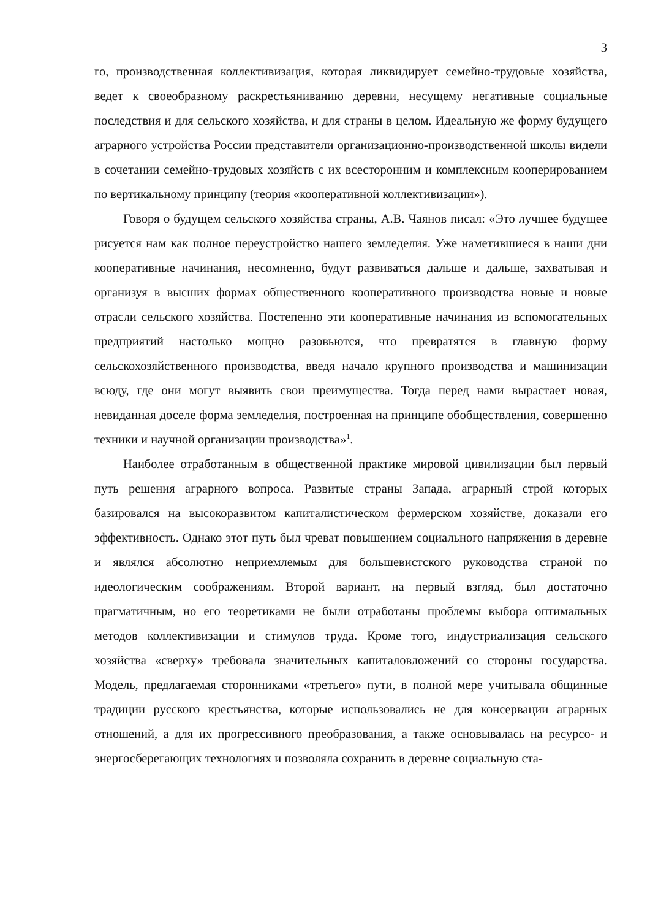3
го, производственная коллективизация, которая ликвидирует семейно-трудовые хозяйства, ведет к своеобразному раскрестьяниванию деревни, несущему негативные социальные последствия и для сельского хозяйства, и для страны в целом. Идеальную же форму будущего аграрного устройства России представители организационно-производственной школы видели в сочетании семейно-трудовых хозяйств с их всесторонним и комплексным кооперированием по вертикальному принципу (теория «кооперативной коллективизации»).
Говоря о будущем сельского хозяйства страны, А.В. Чаянов писал: «Это лучшее будущее рисуется нам как полное переустройство нашего земледелия. Уже наметившиеся в наши дни кооперативные начинания, несомненно, будут развиваться дальше и дальше, захватывая и организуя в высших формах общественного кооперативного производства новые и новые отрасли сельского хозяйства. Постепенно эти кооперативные начинания из вспомогательных предприятий настолько мощно разовьются, что превратятся в главную форму сельскохозяйственного производства, введя начало крупного производства и машинизации всюду, где они могут выявить свои преимущества. Тогда перед нами вырастает новая, невиданная доселе форма земледелия, построенная на принципе обобществления, совершенно техники и научной организации производства»<sup>1</sup>.
Наиболее отработанным в общественной практике мировой цивилизации был первый путь решения аграрного вопроса. Развитые страны Запада, аграрный строй которых базировался на высокоразвитом капиталистическом фермерском хозяйстве, доказали его эффективность. Однако этот путь был чреват повышением социального напряжения в деревне и являлся абсолютно неприемлемым для большевистского руководства страной по идеологическим соображениям. Второй вариант, на первый взгляд, был достаточно прагматичным, но его теоретиками не были отработаны проблемы выбора оптимальных методов коллективизации и стимулов труда. Кроме того, индустриализация сельского хозяйства «сверху» требовала значительных капиталовложений со стороны государства. Модель, предлагаемая сторонниками «третьего» пути, в полной мере учитывала общинные традиции русского крестьянства, которые использовались не для консервации аграрных отношений, а для их прогрессивного преобразования, а также основывалась на ресурсо- и энергосберегающих технологиях и позволяла сохранить в деревне социальную ста-